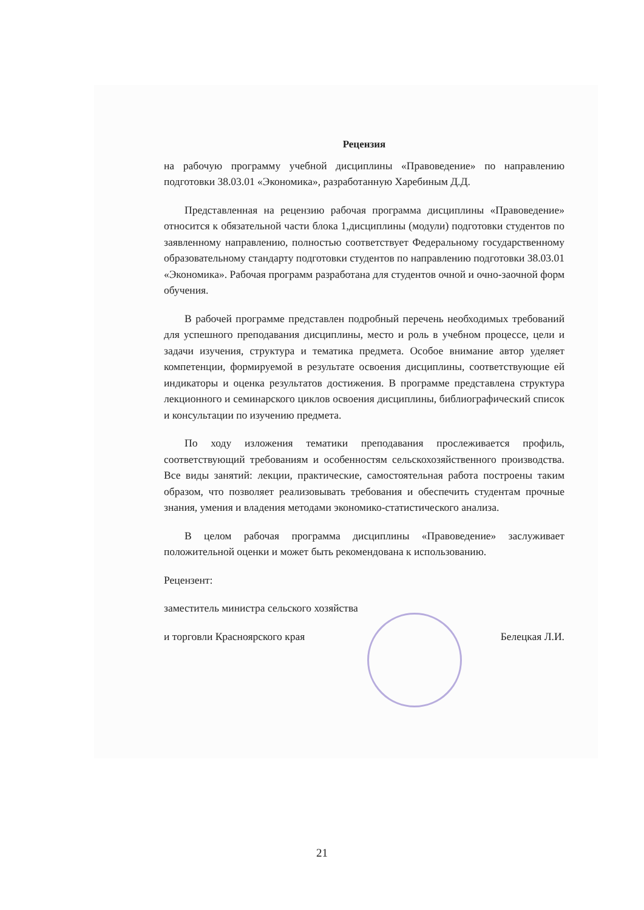Рецензия
на рабочую программу учебной дисциплины «Правоведение» по направлению подготовки 38.03.01 «Экономика», разработанную Харебиным Д.Д.
Представленная на рецензию рабочая программа дисциплины «Правоведение» относится к обязательной части блока 1,дисциплины (модули) подготовки студентов по заявленному направлению, полностью соответствует Федеральному государственному образовательному стандарту подготовки студентов по направлению подготовки 38.03.01 «Экономика». Рабочая программ разработана для студентов очной и очно-заочной форм обучения.
В рабочей программе представлен подробный перечень необходимых требований для успешного преподавания дисциплины, место и роль в учебном процессе, цели и задачи изучения, структура и тематика предмета. Особое внимание автор уделяет компетенции, формируемой в результате освоения дисциплины, соответствующие ей индикаторы и оценка результатов достижения. В программе представлена структура лекционного и семинарского циклов освоения дисциплины, библиографический список и консультации по изучению предмета.
По ходу изложения тематики преподавания прослеживается профиль, соответствующий требованиям и особенностям сельскохозяйственного производства. Все виды занятий: лекции, практические, самостоятельная работа построены таким образом, что позволяет реализовывать требования и обеспечить студентам прочные знания, умения и владения методами экономико-статистического анализа.
В целом рабочая программа дисциплины «Правоведение» заслуживает положительной оценки и может быть рекомендована к использованию.
Рецензент:
заместитель министра сельского хозяйства
и торговли Красноярского края Белецкая Л.И.
21